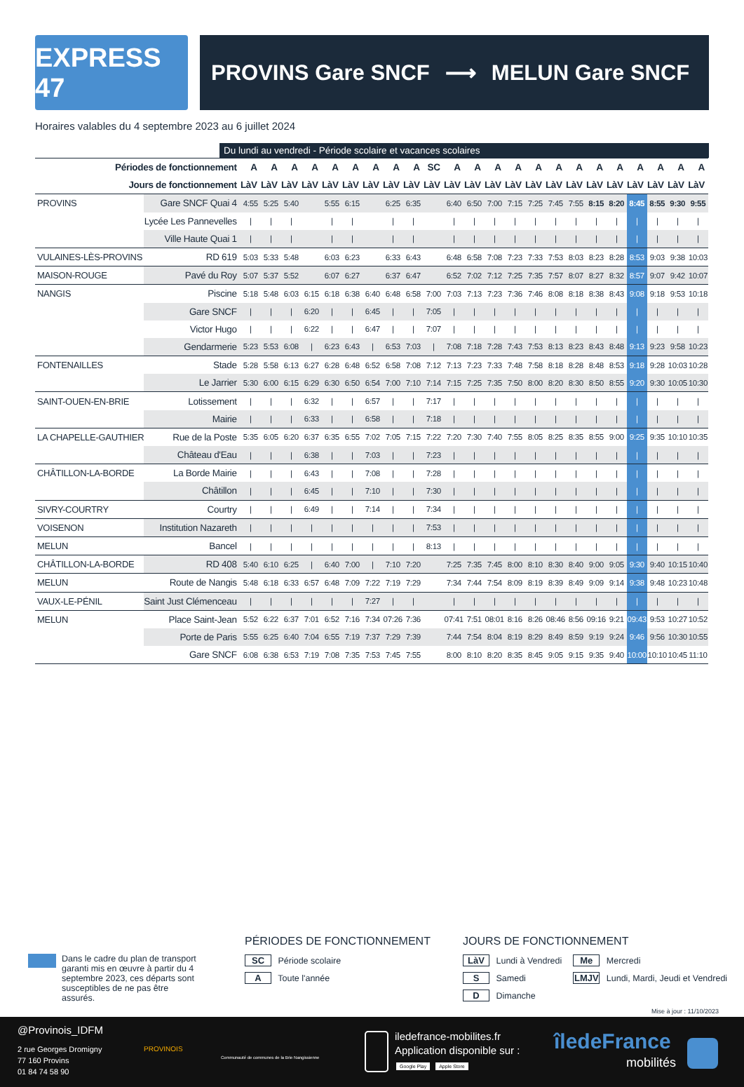EXPRESS 47
PROVINS Gare SNCF ⟶ MELUN Gare SNCF
Horaires valables du 4 septembre 2023 au 6 juillet 2024
Du lundi au vendredi - Période scolaire et vacances scolaires
| Périodes de fonctionnement | | A | A | A | A | A | A | A | A | A | SC | A | A | A | A | A | A | A | A | A | A | A | A | A |
| --- | --- | --- | --- | --- | --- | --- | --- | --- | --- | --- | --- | --- | --- | --- | --- | --- | --- | --- | --- | --- | --- | --- | --- | --- |
| Jours de fonctionnement | | LàV | LàV | LàV | LàV | LàV | LàV | LàV | LàV | LàV | LàV | LàV | LàV | LàV | LàV | LàV | LàV | LàV | LàV | LàV | LàV | LàV | LàV | LàV |
| PROVINS | Gare SNCF Quai 4 | 4:55 | 5:25 | 5:40 | | 5:55 | 6:15 | | 6:25 | 6:35 | | 6:40 | 6:50 | 7:00 | 7:15 | 7:25 | 7:45 | 7:55 | 8:15 | 8:20 | 8:45 | 8:55 | 9:30 | 9:55 |
| | Lycée Les Pannevelles | / | / | / | | / | / | | / | / | | / | / | / | / | / | / | / | / | / | / | / | / | / |
| | Ville Haute Quai 1 | / | / | / | | / | / | | / | / | | / | / | / | / | / | / | / | / | / | / | / | / | / |
| VULAINES-LÈS-PROVINS | RD 619 | 5:03 | 5:33 | 5:48 | | 6:03 | 6:23 | | 6:33 | 6:43 | | 6:48 | 6:58 | 7:08 | 7:23 | 7:33 | 7:53 | 8:03 | 8:23 | 8:28 | 8:53 | 9:03 | 9:38 | 10:03 |
| MAISON-ROUGE | Pavé du Roy | 5:07 | 5:37 | 5:52 | | 6:07 | 6:27 | | 6:37 | 6:47 | | 6:52 | 7:02 | 7:12 | 7:25 | 7:35 | 7:57 | 8:07 | 8:27 | 8:32 | 8:57 | 9:07 | 9:42 | 10:07 |
| NANGIS | Piscine | 5:18 | 5:48 | 6:03 | 6:15 | 6:18 | 6:38 | 6:40 | 6:48 | 6:58 | 7:00 | 7:03 | 7:13 | 7:23 | 7:36 | 7:46 | 8:08 | 8:18 | 8:38 | 8:43 | 9:08 | 9:18 | 9:53 | 10:18 |
| | Gare SNCF | / | / | / | 6:20 | / | / | 6:45 | / | / | 7:05 | / | / | / | / | / | / | / | / | / | / | / | / | / |
| | Victor Hugo | / | / | / | 6:22 | / | / | 6:47 | / | / | 7:07 | / | / | / | / | / | / | / | / | / | / | / | / | / |
| | Gendarmerie | 5:23 | 5:53 | 6:08 | / | 6:23 | 6:43 | / | 6:53 | 7:03 | / | 7:08 | 7:18 | 7:28 | 7:43 | 7:53 | 8:13 | 8:23 | 8:43 | 8:48 | 9:13 | 9:23 | 9:58 | 10:23 |
| FONTENAILLES | Stade | 5:28 | 5:58 | 6:13 | 6:27 | 6:28 | 6:48 | 6:52 | 6:58 | 7:08 | 7:12 | 7:13 | 7:23 | 7:33 | 7:48 | 7:58 | 8:18 | 8:28 | 8:48 | 8:53 | 9:18 | 9:28 | 10:03 | 10:28 |
| | Le Jarrier | 5:30 | 6:00 | 6:15 | 6:29 | 6:30 | 6:50 | 6:54 | 7:00 | 7:10 | 7:14 | 7:15 | 7:25 | 7:35 | 7:50 | 8:00 | 8:20 | 8:30 | 8:50 | 8:55 | 9:20 | 9:30 | 10:05 | 10:30 |
| SAINT-OUEN-EN-BRIE | Lotissement | / | / | / | 6:32 | / | / | 6:57 | / | / | 7:17 | / | / | / | / | / | / | / | / | / | / | / | / | / |
| | Mairie | / | / | / | 6:33 | / | / | 6:58 | / | / | 7:18 | / | / | / | / | / | / | / | / | / | / | / | / | / |
| LA CHAPELLE-GAUTHIER | Rue de la Poste | 5:35 | 6:05 | 6:20 | 6:37 | 6:35 | 6:55 | 7:02 | 7:05 | 7:15 | 7:22 | 7:20 | 7:30 | 7:40 | 7:55 | 8:05 | 8:25 | 8:35 | 8:55 | 9:00 | 9:25 | 9:35 | 10:10 | 10:35 |
| | Château d'Eau | / | / | / | 6:38 | / | / | 7:03 | / | / | 7:23 | / | / | / | / | / | / | / | / | / | / | / | / | / |
| CHÂTILLON-LA-BORDE | La Borde Mairie | / | / | / | 6:43 | / | / | 7:08 | / | / | 7:28 | / | / | / | / | / | / | / | / | / | / | / | / | / |
| | Châtillon | / | / | / | 6:45 | / | / | 7:10 | / | / | 7:30 | / | / | / | / | / | / | / | / | / | / | / | / | / |
| SIVRY-COURTRY | Courtry | / | / | / | 6:49 | / | / | 7:14 | / | / | 7:34 | / | / | / | / | / | / | / | / | / | / | / | / | / |
| VOISENON | Institution Nazareth | / | / | / | / | / | / | / | / | / | 7:53 | / | / | / | / | / | / | / | / | / | / | / | / | / |
| MELUN | Bancel | / | / | / | / | / | / | / | / | / | 8:13 | / | / | / | / | / | / | / | / | / | / | / | / | / |
| CHÂTILLON-LA-BORDE | RD 408 | 5:40 | 6:10 | 6:25 | / | 6:40 | 7:00 | / | 7:10 | 7:20 | | 7:25 | 7:35 | 7:45 | 8:00 | 8:10 | 8:30 | 8:40 | 9:00 | 9:05 | 9:30 | 9:40 | 10:15 | 10:40 |
| MELUN | Route de Nangis | 5:48 | 6:18 | 6:33 | 6:57 | 6:48 | 7:09 | 7:22 | 7:19 | 7:29 | | 7:34 | 7:44 | 7:54 | 8:09 | 8:19 | 8:39 | 8:49 | 9:09 | 9:14 | 9:38 | 9:48 | 10:23 | 10:48 |
| VAUX-LE-PÉNIL | Saint Just Clémenceau | / | / | / | / | / | / | 7:27 | / | / | | / | / | / | / | / | / | / | / | / | / | / | / | / |
| MELUN | Place Saint-Jean | 5:52 | 6:22 | 6:37 | 7:01 | 6:52 | 7:16 | 7:34 | 07:26 | 7:36 | | 07:41 | 7:51 | 08:01 | 8:16 | 8:26 | 08:46 | 8:56 | 09:16 | 9:21 | 09:43 | 9:53 | 10:27 | 10:52 |
| | Porte de Paris | 5:55 | 6:25 | 6:40 | 7:04 | 6:55 | 7:19 | 7:37 | 7:29 | 7:39 | | 7:44 | 7:54 | 8:04 | 8:19 | 8:29 | 8:49 | 8:59 | 9:19 | 9:24 | 9:46 | 9:56 | 10:30 | 10:55 |
| | Gare SNCF | 6:08 | 6:38 | 6:53 | 7:19 | 7:08 | 7:35 | 7:53 | 7:45 | 7:55 | | 8:00 | 8:10 | 8:20 | 8:35 | 8:45 | 9:05 | 9:15 | 9:35 | 9:40 | 10:00 | 10:10 | 10:45 | 11:10 |
Dans le cadre du plan de transport garanti mis en œuvre à partir du 4 septembre 2023, ces départs sont susceptibles de ne pas être assurés.
PÉRIODES DE FONCTIONNEMENT
SC Période scolaire
A Toute l'année
JOURS DE FONCTIONNEMENT
LàV Lundi à Vendredi
S Samedi
D Dimanche
Me Mercredi
LMJV Lundi, Mardi, Jeudi et Vendredi
Mise à jour : 11/10/2023
@Provinois_IDFM
2 rue Georges Dromigny
77 160 Provins
01 84 74 58 90
PROVINOIS
Communauté de communes de la Brie Nangissienne
iledefrance-mobilites.fr
Application disponible sur :
Google Play Apple Store
îledeFrance
mobilités